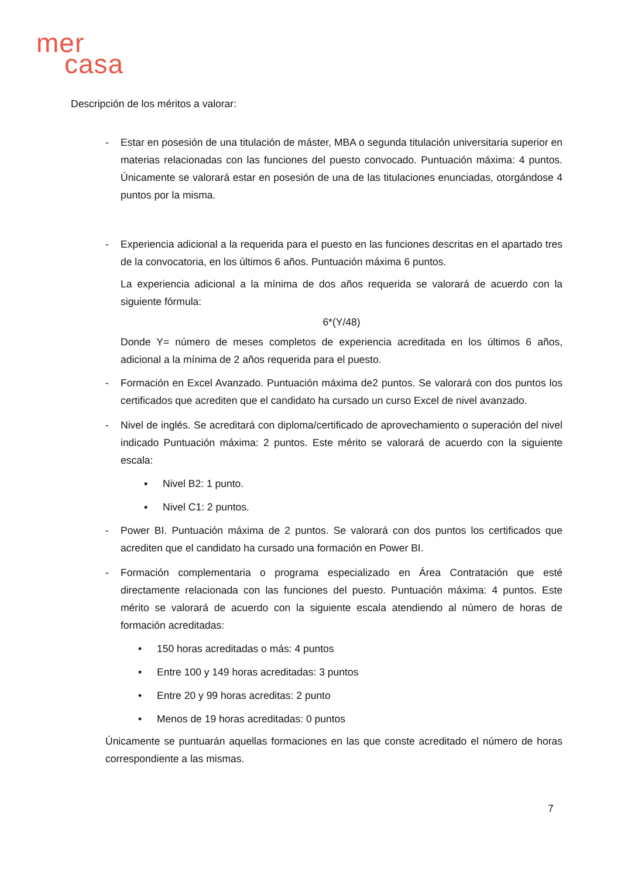mer
casa
Descripción de los méritos a valorar:
- Estar en posesión de una titulación de máster, MBA o segunda titulación universitaria superior en materias relacionadas con las funciones del puesto convocado. Puntuación máxima: 4 puntos. Únicamente se valorará estar en posesión de una de las titulaciones enunciadas, otorgándose 4 puntos por la misma.
- Experiencia adicional a la requerida para el puesto en las funciones descritas en el apartado tres de la convocatoria, en los últimos 6 años. Puntuación máxima 6 puntos.
La experiencia adicional a la mínima de dos años requerida se valorará de acuerdo con la siguiente fórmula:
6*(Y/48)
Donde Y= número de meses completos de experiencia acreditada en los últimos 6 años, adicional a la mínima de 2 años requerida para el puesto.
- Formación en Excel Avanzado. Puntuación máxima de2 puntos. Se valorará con dos puntos los certificados que acrediten que el candidato ha cursado un curso Excel de nivel avanzado.
- Nivel de inglés. Se acreditará con diploma/certificado de aprovechamiento o superación del nivel indicado Puntuación máxima: 2 puntos. Este mérito se valorará de acuerdo con la siguiente escala:
▪ Nivel B2: 1 punto.
▪ Nivel C1: 2 puntos.
- Power BI. Puntuación máxima de 2 puntos. Se valorará con dos puntos los certificados que acrediten que el candidato ha cursado una formación en Power BI.
- Formación complementaria o programa especializado en Área Contratación que esté directamente relacionada con las funciones del puesto. Puntuación máxima: 4 puntos. Este mérito se valorará de acuerdo con la siguiente escala atendiendo al número de horas de formación acreditadas:
• 150 horas acreditadas o más: 4 puntos
• Entre 100 y 149 horas acreditadas: 3 puntos
• Entre 20 y 99 horas acreditas: 2 punto
• Menos de 19 horas acreditadas: 0 puntos
Únicamente se puntuarán aquellas formaciones en las que conste acreditado el número de horas correspondiente a las mismas.
7